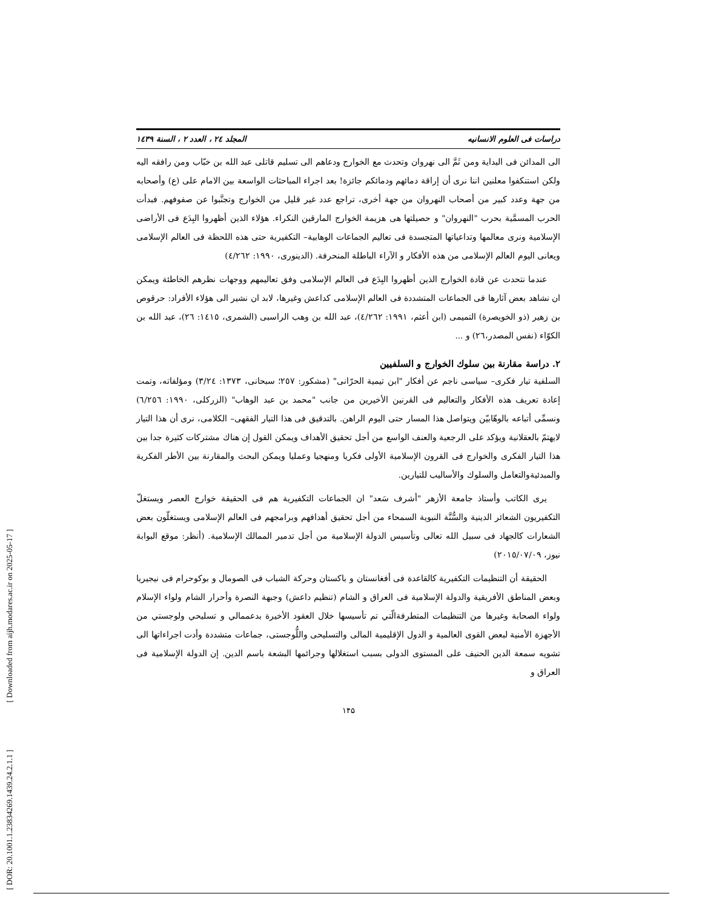[ DOR: 20.1001.1.23834269.1439.24.2.1.1 ] [ Downloaded from aijh.modares.ac.ir on 2025-05-17 ]
دراسات فی العلوم الانسانیه المجلد ٢٤ ، العدد ٢ ، السنة ١٤٣٩
الی المدائن فی البدایة ومن ثَمَّ الی نهروان وتحدث مع الخوارج ودعاهم الی تسلیم قاتلی عبد الله بن خبّاب ومن رافقه الیه ولکن استنکفوا معلنین اننا نری أن إراقة دمائهم ودمائکم جائزة! بعد اجراء المباحثات الواسعة بین الامام علی (ع) وأصحابه من جهة وعدد کبیر من أصحاب النهروان من جهة أخری، تراجع عدد غیر قلیل من الخوارج وتجنَّبوا عن صفوفهم. فبدأت الحرب المسمَّیة بحرب "النهروان" و حصیلتها هی هزیمة الخوارج المارقین النکراء. هؤلاء الذین أظهروا البِدَع فی الأراضی الإسلامیة ونری معالمها وتداعیاتها المتجسدة فی تعالیم الجماعات الوهابیة– التکفیریة حتی هذه اللحظة فی العالم الإسلامی ویعانی الیوم العالم الإسلامی من هذه الأفکار و الآراء الباطلة المنحرفة. (الدینوری، ١٩٩٠: ٤/٢٦٢)
عندما نتحدث عن قادة الخوارج الذین أظهروا البِدَع فی العالم الإسلامی وفق تعالیمهم ووجهات نظرهم الخاطئة ویمکن ان نشاهد بعض آثارها فی الجماعات المتشددة فی العالم الإسلامی کداعش وغیرها، لابد ان نشیر الی هؤلاء الأفراد: حرقوص بن زهیر (ذو الخویصرة) التمیمی (ابن أعثم، ١٩٩١: ٤/٢٦٢)، عبد الله بن وهب الراسبی (الشمری، ١٤١٥: ٢٦)، عبد الله بن الکوّاء (نفس المصدر،٢٦) و ...
٢. دراسة مقارنة بین سلوك الخوارج و السلفیین
السلفیة تیار فکری– سیاسی ناجم عن أفکار "ابن تیمیة الحرّانی" (مشکور: ٢٥٧؛ سبحانی، ١٣٧٣: ٣/٢٤) ومؤلفاته، وتمت إعادة تعریف هذه الأفکار والتعالیم فی القرنین الأخیرین من جانب "محمد بن عبد الوهاب" (الزرکلی، ١٩٩٠: ٦/٢٥٦) ونسمِّی أتباعه بالوهّابیّن ویتواصل هذا المسار حتی الیوم الراهن. بالتدقیق فی هذا التیار الفقهی– الکلامی، نری أن هذا التیار لایهتمّ بالعقلانیة ویؤکد علی الرجعیة والعنف الواسع من أجل تحقیق الأهداف ویمکن القول إن هناك مشترکات کثیرة جدا بین هذا التیار الفکری والخوارج فی القرون الإسلامیة الأولی فکریا ومنهجیا وعملیا ویمکن البحث والمقارنة بین الأطر الفکریة والمبدئیةوالتعامل والسلوك والأسالیب للتیارین.
یری الکاتب وأستاذ جامعة الأزهر "أشرف سَعد" ان الجماعات التکفیریة هم فی الحقیقة خوارج العصر ویستغلّ التکفیریون الشعائر الدینیة والسُّنَّة النبویة السمحاء من أجل تحقیق أهدافهم وبرامجهم فی العالم الإسلامی ویستغلّون بعض الشعارات کالجهاد فی سبیل الله تعالی وتأسیس الدولة الإسلامیة من أجل تدمیر الممالك الإسلامیة. (أنظر: موقع البوابة نیوز، ٢٠١٥/٠٧/٠٩)
الحقیقة أن التنظیمات التکفیریة کالقاعدة فی أفغانستان و باکستان وحرکة الشباب فی الصومال و بوکوحرام فی نیجیریا وبعض المناطق الأفریقیة والدولة الإسلامیة فی العراق و الشام (تنظیم داعش) وجبهة النصرة وأحرار الشام ولواء الإسلام ولواء الصحابة وغیرها من التنظیمات المتطرفةالّتي تم تأسیسها خلال العقود الأخیرة بدعممالي و تسلیحي ولوجستي من الأجهزة الأمنیة لبعض القوی العالمیة و الدول الإقلیمیة المالی والتسلیحی واللُّوجستی، جماعات متشددة وأدت اجراءاتها الی تشویه سمعة الدین الحنیف علی المستوی الدولی بسبب استغلالها وجرائمها البشعة باسم الدین. إن الدولة الإسلامیة فی العراق و
١۴۵